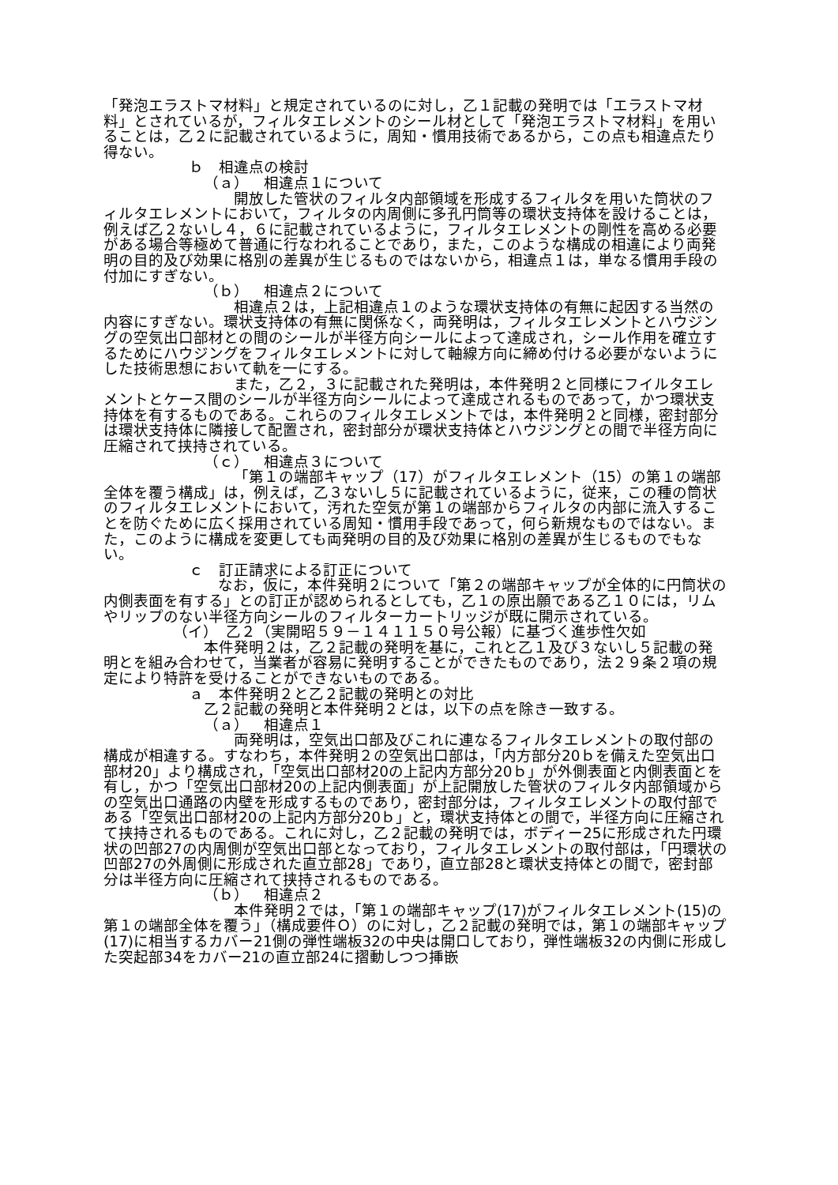「発泡エラストマ材料」と規定されているのに対し，乙１記載の発明では「エラストマ材料」とされているが，フィルタエレメントのシール材として「発泡エラストマ材料」を用いることは，乙２に記載されているように，周知・慣用技術であるから，この点も相違点たり得ない。
ｂ　相違点の検討
（ａ）　相違点１について
開放した管状のフィルタ内部領域を形成するフィルタを用いた筒状のフィルタエレメントにおいて，フィルタの内周側に多孔円筒等の環状支持体を設けることは，例えば乙２ないし４，６に記載されているように，フィルタエレメントの剛性を高める必要がある場合等極めて普通に行なわれることであり，また，このような構成の相違により両発明の目的及び効果に格別の差異が生じるものではないから，相違点１は，単なる慣用手段の付加にすぎない。
（ｂ）　相違点２について
相違点２は，上記相違点１のような環状支持体の有無に起因する当然の内容にすぎない。環状支持体の有無に関係なく，両発明は，フィルタエレメントとハウジングの空気出口部材との間のシールが半径方向シールによって達成され，シール作用を確立するためにハウジングをフィルタエレメントに対して軸線方向に締め付ける必要がないようにした技術思想において軌を一にする。
また，乙２，３に記載された発明は，本件発明２と同様にフイルタエレメントとケース間のシールが半径方向シールによって達成されるものであって，かつ環状支持体を有するものである。これらのフィルタエレメントでは，本件発明２と同様，密封部分は環状支持体に隣接して配置され，密封部分が環状支持体とハウジングとの間で半径方向に圧縮されて挟持されている。
（ｃ）　相違点３について
「第１の端部キャップ（17）がフィルタエレメント（15）の第１の端部全体を覆う構成」は，例えば，乙３ないし５に記載されているように，従来，この種の筒状のフィルタエレメントにおいて，汚れた空気が第１の端部からフィルタの内部に流入することを防ぐために広く採用されている周知・慣用手段であって，何ら新規なものではない。また，このように構成を変更しても両発明の目的及び効果に格別の差異が生じるものでもない。
ｃ　訂正請求による訂正について
なお，仮に，本件発明２について「第２の端部キャップが全体的に円筒状の内側表面を有する」との訂正が認められるとしても，乙１の原出願である乙１０には，リムやリップのない半径方向シールのフィルターカートリッジが既に開示されている。
（イ）　乙２（実開昭５９－１４１１５０号公報）に基づく進歩性欠如
本件発明２は，乙２記載の発明を基に，これと乙１及び３ないし５記載の発明とを組み合わせて，当業者が容易に発明することができたものであり，法２９条２項の規定により特許を受けることができないものである。
ａ　本件発明２と乙２記載の発明との対比
乙２記載の発明と本件発明２とは，以下の点を除き一致する。
（ａ）　相違点１
両発明は，空気出口部及びこれに連なるフィルタエレメントの取付部の構成が相違する。すなわち，本件発明２の空気出口部は，「内方部分20ｂを備えた空気出口部材20」より構成され，「空気出口部材20の上記内方部分20ｂ」が外側表面と内側表面とを有し，かつ「空気出口部材20の上記内側表面」が上記開放した管状のフィルタ内部領域からの空気出口通路の内壁を形成するものであり，密封部分は，フィルタエレメントの取付部である「空気出口部材20の上記内方部分20ｂ」と，環状支持体との間で，半径方向に圧縮されて挟持されるものである。これに対し，乙２記載の発明では，ボディー25に形成された円環状の凹部27の内周側が空気出口部となっており，フィルタエレメントの取付部は，「円環状の凹部27の外周側に形成された直立部28」であり，直立部28と環状支持体との間で，密封部分は半径方向に圧縮されて挟持されるものである。
（ｂ）　相違点２
本件発明２では，「第１の端部キャップ(17)がフィルタエレメント(15)の第１の端部全体を覆う」（構成要件Ｏ）のに対し，乙２記載の発明では，第１の端部キャップ(17)に相当するカバー21側の弾性端板32の中央は開口しており，弾性端板32の内側に形成した突起部34をカバー21の直立部24に摺動しつつ挿嵌